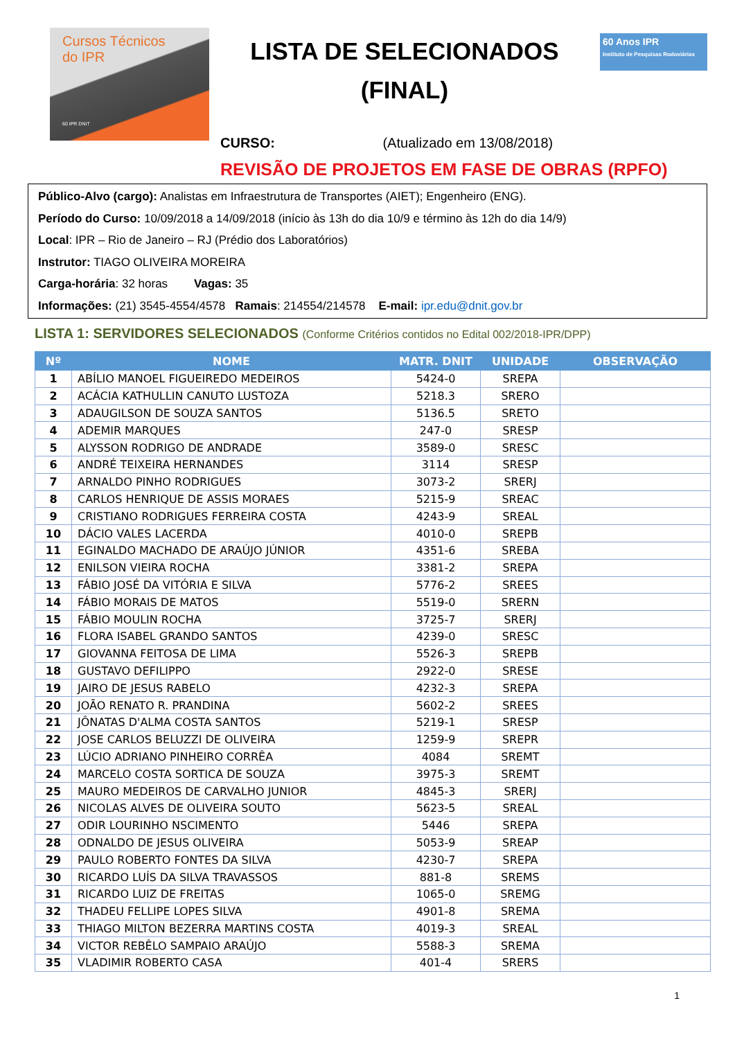Cursos Técnicos
do IPR
60 IPR DNIT
LISTA DE SELECIONADOS
(FINAL)
60 Anos IPR
Instituto de Pesquisas Rodoviárias
CURSO: (Atualizado em 13/08/2018)
REVISÃO DE PROJETOS EM FASE DE OBRAS (RPFO)
Público-Alvo (cargo): Analistas em Infraestrutura de Transportes (AIET); Engenheiro (ENG).
Período do Curso: 10/09/2018 a 14/09/2018 (início às 13h do dia 10/9 e término às 12h do dia 14/9)
Local: IPR – Rio de Janeiro – RJ (Prédio dos Laboratórios)
Instrutor: TIAGO OLIVEIRA MOREIRA
Carga-horária: 32 horas Vagas: 35
Informações: (21) 3545-4554/4578 Ramais: 214554/214578 E-mail: ipr.edu@dnit.gov.br
LISTA 1: SERVIDORES SELECIONADOS (Conforme Critérios contidos no Edital 002/2018-IPR/DPP)
| Nº | NOME | MATR. DNIT | UNIDADE | OBSERVAÇÃO |
| --- | --- | --- | --- | --- |
| 1 | ABÍLIO MANOEL FIGUEIREDO MEDEIROS | 5424-0 | SREPA | |
| 2 | ACÁCIA KATHULLIN CANUTO LUSTOZA | 5218.3 | SRERO | |
| 3 | ADAUGILSON DE SOUZA SANTOS | 5136.5 | SRETO | |
| 4 | ADEMIR MARQUES | 247-0 | SRESP | |
| 5 | ALYSSON RODRIGO DE ANDRADE | 3589-0 | SRESC | |
| 6 | ANDRÉ TEIXEIRA HERNANDES | 3114 | SRESP | |
| 7 | ARNALDO PINHO RODRIGUES | 3073-2 | SRERJ | |
| 8 | CARLOS HENRIQUE DE ASSIS MORAES | 5215-9 | SREAC | |
| 9 | CRISTIANO RODRIGUES FERREIRA COSTA | 4243-9 | SREAL | |
| 10 | DÁCIO VALES LACERDA | 4010-0 | SREPB | |
| 11 | EGINALDO MACHADO DE ARAÚJO JÚNIOR | 4351-6 | SREBA | |
| 12 | ENILSON VIEIRA ROCHA | 3381-2 | SREPA | |
| 13 | FÁBIO JOSÉ DA VITÓRIA E SILVA | 5776-2 | SREES | |
| 14 | FÁBIO MORAIS DE MATOS | 5519-0 | SRERN | |
| 15 | FÁBIO MOULIN ROCHA | 3725-7 | SRERJ | |
| 16 | FLORA ISABEL GRANDO SANTOS | 4239-0 | SRESC | |
| 17 | GIOVANNA FEITOSA DE LIMA | 5526-3 | SREPB | |
| 18 | GUSTAVO DEFILIPPO | 2922-0 | SRESE | |
| 19 | JAIRO DE JESUS RABELO | 4232-3 | SREPA | |
| 20 | JOÃO RENATO R. PRANDINA | 5602-2 | SREES | |
| 21 | JÔNATAS D'ALMA COSTA SANTOS | 5219-1 | SRESP | |
| 22 | JOSE CARLOS BELUZZI DE OLIVEIRA | 1259-9 | SREPR | |
| 23 | LÚCIO ADRIANO PINHEIRO CORRÊA | 4084 | SREMT | |
| 24 | MARCELO COSTA SORTICA DE SOUZA | 3975-3 | SREMT | |
| 25 | MAURO MEDEIROS DE CARVALHO JUNIOR | 4845-3 | SRERJ | |
| 26 | NICOLAS ALVES DE OLIVEIRA SOUTO | 5623-5 | SREAL | |
| 27 | ODIR LOURINHO NSCIMENTO | 5446 | SREPA | |
| 28 | ODNALDO DE JESUS OLIVEIRA | 5053-9 | SREAP | |
| 29 | PAULO ROBERTO FONTES DA SILVA | 4230-7 | SREPA | |
| 30 | RICARDO LUÍS DA SILVA TRAVASSOS | 881-8 | SREMS | |
| 31 | RICARDO LUIZ DE FREITAS | 1065-0 | SREMG | |
| 32 | THADEU FELLIPE LOPES SILVA | 4901-8 | SREMA | |
| 33 | THIAGO MILTON BEZERRA MARTINS COSTA | 4019-3 | SREAL | |
| 34 | VICTOR REBÊLO SAMPAIO ARAÚJO | 5588-3 | SREMA | |
| 35 | VLADIMIR ROBERTO CASA | 401-4 | SRERS | |
1